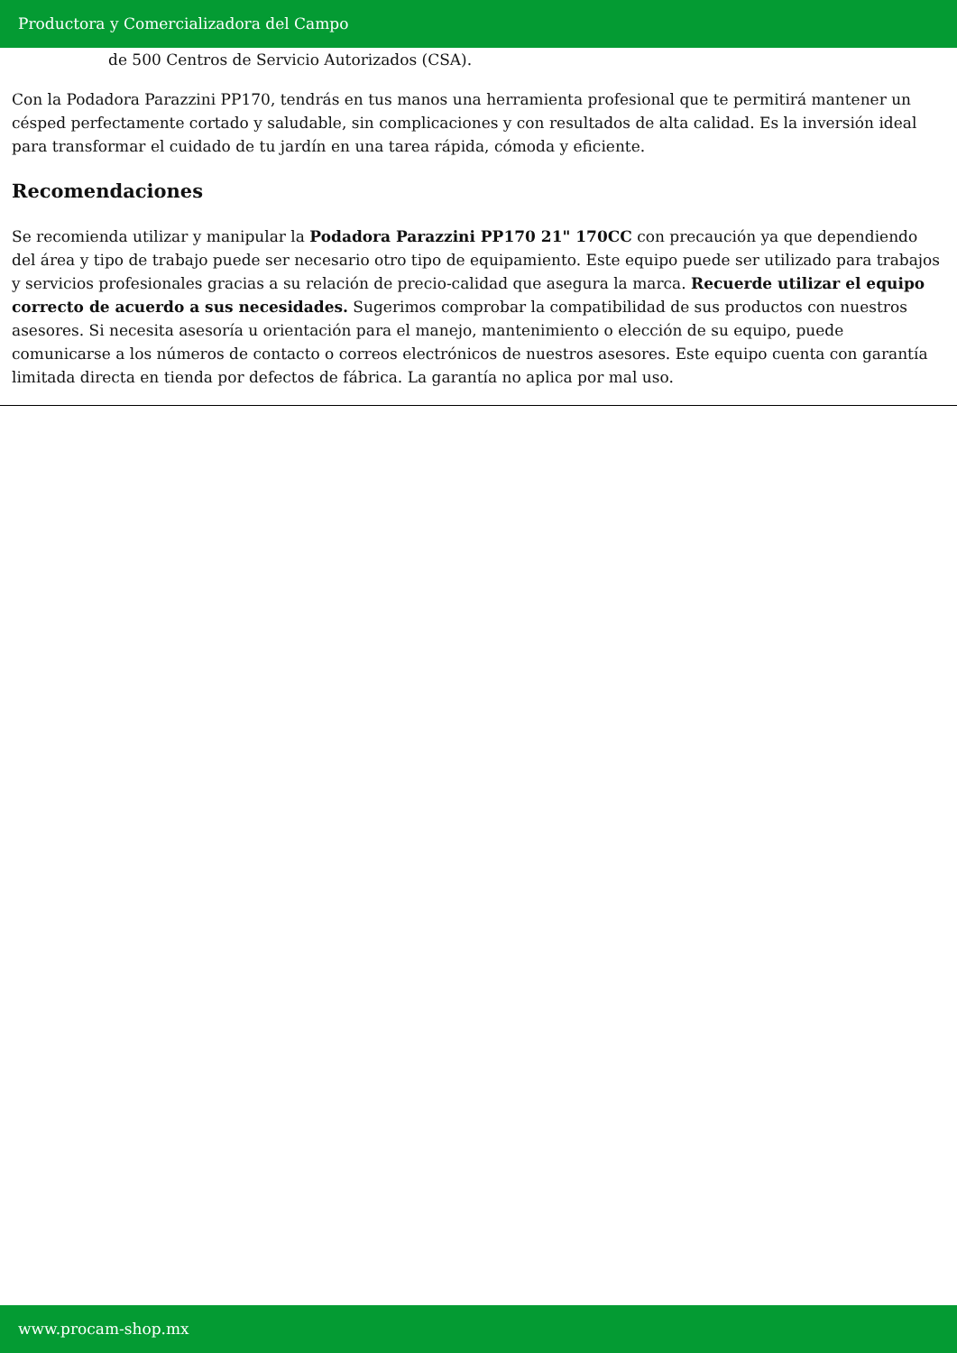Productora y Comercializadora del Campo
de 500 Centros de Servicio Autorizados (CSA).
Con la Podadora Parazzini PP170, tendrás en tus manos una herramienta profesional que te permitirá mantener un césped perfectamente cortado y saludable, sin complicaciones y con resultados de alta calidad. Es la inversión ideal para transformar el cuidado de tu jardín en una tarea rápida, cómoda y eficiente.
Recomendaciones
Se recomienda utilizar y manipular la Podadora Parazzini PP170 21" 170CC con precaución ya que dependiendo del área y tipo de trabajo puede ser necesario otro tipo de equipamiento. Este equipo puede ser utilizado para trabajos y servicios profesionales gracias a su relación de precio-calidad que asegura la marca. Recuerde utilizar el equipo correcto de acuerdo a sus necesidades. Sugerimos comprobar la compatibilidad de sus productos con nuestros asesores. Si necesita asesoría u orientación para el manejo, mantenimiento o elección de su equipo, puede comunicarse a los números de contacto o correos electrónicos de nuestros asesores. Este equipo cuenta con garantía limitada directa en tienda por defectos de fábrica. La garantía no aplica por mal uso.
www.procam-shop.mx